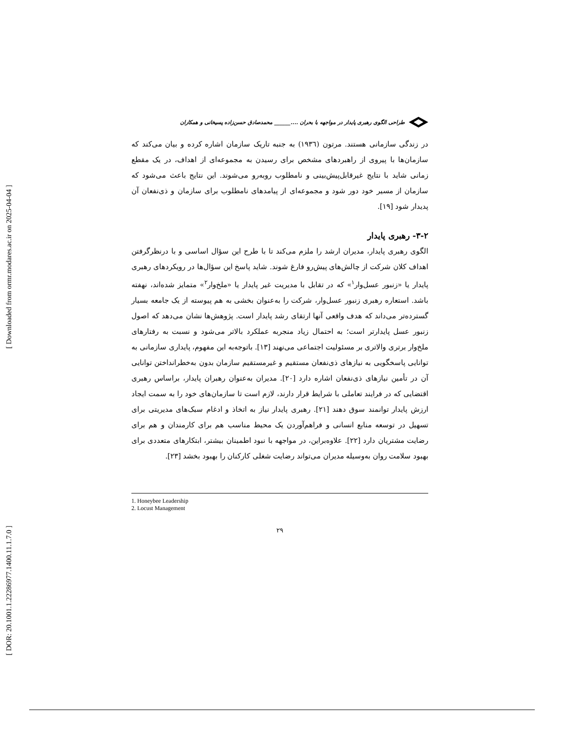[ Downloaded from ormr.modares.ac.ir on 2025-04-04 ]
[ DOR: 20.1001.1.22286977.1400.11.1.7.0 ]
طراحی الگوی رهبری پایدار در مواجهه با بحران ....______ محمدصادق حسن‌زاده پسیخانی و همکاران
در زندگی سازمانی هستند. مرتون (۱۹۳٦) به جنبه تاریک سازمان اشاره کرده و بیان می‌کند که سازمان‌ها با پیروی از راهبردهای مشخص برای رسیدن به مجموعه‌ای از اهداف، در یک مقطع زمانی شاید با نتایج غیرقابل‌پیش‌بینی و نامطلوب روبه‌رو می‌شوند. این نتایج باعث می‌شود که سازمان از مسیر خود دور شود و مجموعه‌ای از پیامدهای نامطلوب برای سازمان و ذی‌نفعان آن پدیدار شود [۱۹].
۳-۲- رهبری پایدار
الگوی رهبری پایدار، مدیران ارشد را ملزم می‌کند تا با طرح این سؤال اساسی و با درنظرگرفتن اهداف کلان شرکت از چالش‌های پیش‌رو فارغ شوند. شاید پاسخ این سؤال‌ها در رویکردهای رهبری پایدار یا «زنبور عسل‌وار<sup>۱</sup>» که در تقابل با مدیریت غیر پایدار یا «ملخ‌وار<sup>۲</sup>» متمایز شده‌اند، نهفته باشد. استعاره رهبری زنبور عسل‌وار، شرکت را به‌عنوان بخشی به هم پیوسته از یک جامعه بسیار گسترده‌تر می‌داند که هدف واقعی آنها ارتقای رشد پایدار است. پژوهش‌ها نشان می‌دهد که اصول زنبور عسل پایدارتر است؛ به احتمال زیاد منجربه عملکرد بالاتر می‌شود و نسبت به رفتارهای ملخ‌وار برتری والاتری بر مسئولیت اجتماعی می‌نهند [۱۳]. باتوجه‌به این مفهوم، پایداری سازمانی به توانایی پاسخگویی به نیازهای ذی‌نفعان مستقیم و غیرمستقیم سازمان بدون به‌خطرانداختن توانایی آن در تأمین نیازهای ذی‌نفعان اشاره دارد [۲۰]. مدیران به‌عنوان رهبران پایدار، براساس رهبری اقتضایی که در فرایند تعاملی با شرایط قرار دارند، لازم است تا سازمان‌های خود را به سمت ایجاد ارزش پایدار توانمند سوق دهند [۲۱]. رهبری پایدار نیاز به اتخاذ و ادغام سبک‌های مدیریتی برای تسهیل در توسعه منابع انسانی و فراهم‌آوردن یک محیط مناسب هم برای کارمندان و هم برای رضایت مشتریان دارد [۲۲]. علاوه‌براین، در مواجهه با نبود اطمینان بیشتر، ابتکارهای متعددی برای بهبود سلامت روان به‌وسیله مدیران می‌تواند رضایت شغلی کارکنان را بهبود بخشد [۲۳].
1. Honeybee Leadership
2. Locust Management
۲۹